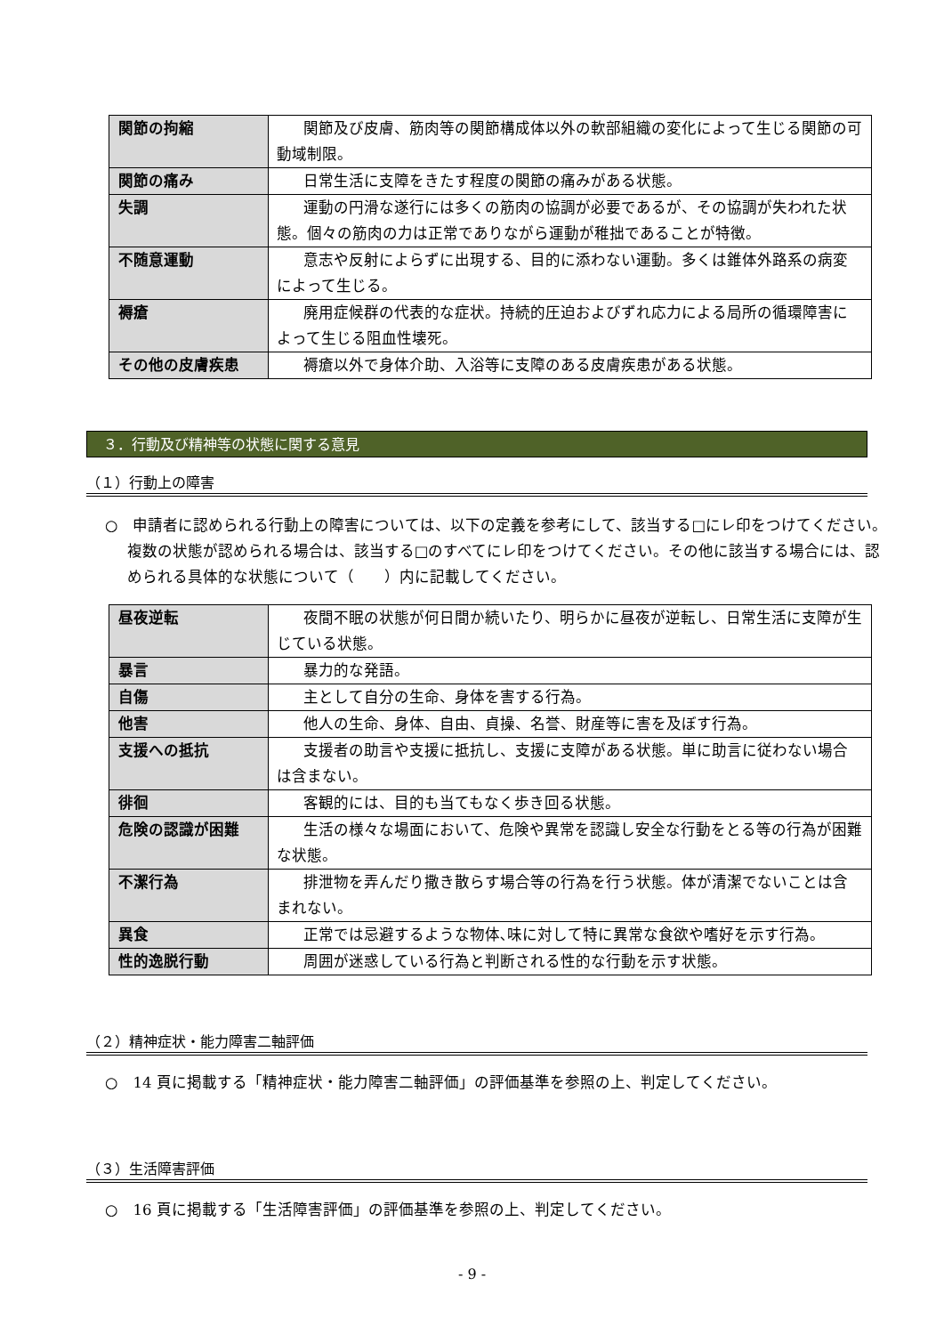| 関節の拘縮 | 関節及び皮膚、筋肉等の関節構成体以外の軟部組織の変化によって生じる関節の可動域制限。 |
| 関節の痛み | 日常生活に支障をきたす程度の関節の痛みがある状態。 |
| 失調 | 運動の円滑な遂行には多くの筋肉の協調が必要であるが、その協調が失われた状態。個々の筋肉の力は正常でありながら運動が稚拙であることが特徴。 |
| 不随意運動 | 意志や反射によらずに出現する、目的に添わない運動。多くは錐体外路系の病変によって生じる。 |
| 褥瘡 | 廃用症候群の代表的な症状。持続的圧迫およびずれ応力による局所の循環障害によって生じる阻血性壊死。 |
| その他の皮膚疾患 | 褥瘡以外で身体介助、入浴等に支障のある皮膚疾患がある状態。 |
３．行動及び精神等の状態に関する意見
（１）行動上の障害
○　申請者に認められる行動上の障害については、以下の定義を参考にして、該当する□にレ印をつけてください。複数の状態が認められる場合は、該当する□のすべてにレ印をつけてください。その他に該当する場合には、認められる具体的な状態について（　　）内に記載してください。
| 昼夜逆転 | 夜間不眠の状態が何日間か続いたり、明らかに昼夜が逆転し、日常生活に支障が生じている状態。 |
| 暴言 | 暴力的な発語。 |
| 自傷 | 主として自分の生命、身体を害する行為。 |
| 他害 | 他人の生命、身体、自由、貞操、名誉、財産等に害を及ぼす行為。 |
| 支援への抵抗 | 支援者の助言や支援に抵抗し、支援に支障がある状態。単に助言に従わない場合は含まない。 |
| 徘徊 | 客観的には、目的も当てもなく歩き回る状態。 |
| 危険の認識が困難 | 生活の様々な場面において、危険や異常を認識し安全な行動をとる等の行為が困難な状態。 |
| 不潔行為 | 排泄物を弄んだり撒き散らす場合等の行為を行う状態。体が清潔でないことは含まれない。 |
| 異食 | 正常では忌避するような物体､味に対して特に異常な食欲や嗜好を示す行為。 |
| 性的逸脱行動 | 周囲が迷惑している行為と判断される性的な行動を示す状態。 |
（２）精神症状・能力障害二軸評価
○　14 頁に掲載する「精神症状・能力障害二軸評価」の評価基準を参照の上、判定してください。
（３）生活障害評価
○　16 頁に掲載する「生活障害評価」の評価基準を参照の上、判定してください。
- 9 -